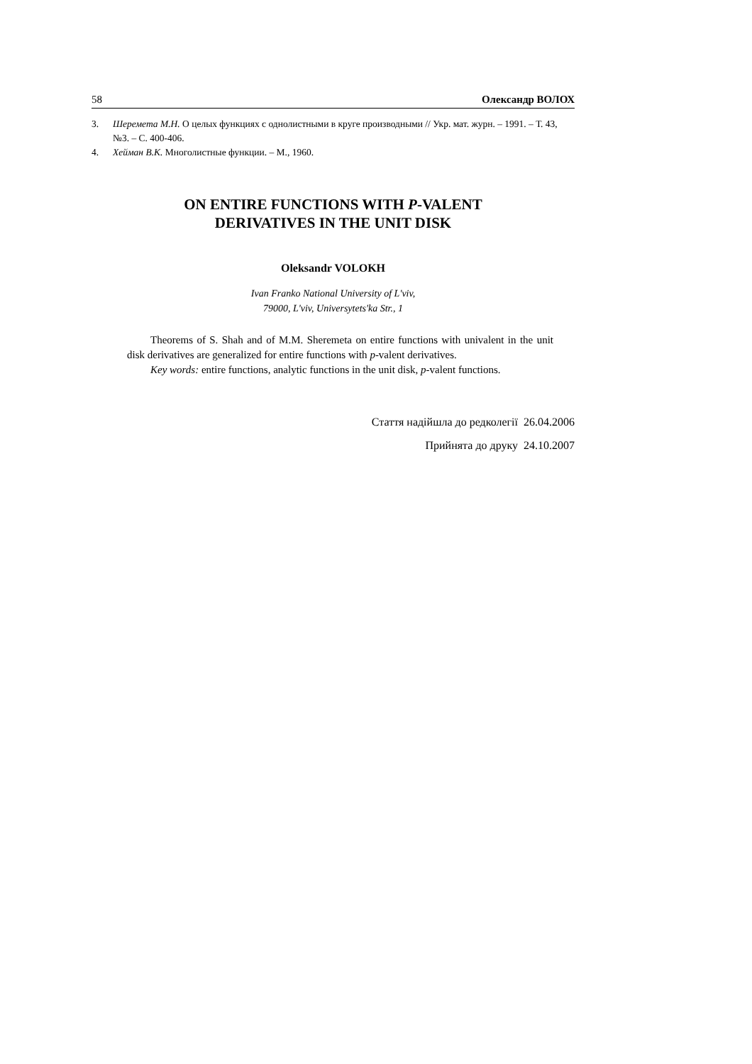58 Олександр ВОЛОХ
3. Шеремета М.Н. О целых функциях с однолистными в круге производными // Укр. мат. журн. – 1991. – Т. 43, №3. – С. 400-406.
4. Хейман В.К. Многолистные функции. – М., 1960.
ON ENTIRE FUNCTIONS WITH P-VALENT
DERIVATIVES IN THE UNIT DISK
Oleksandr VOLOKH
Ivan Franko National University of L'viv,
79000, L'viv, Universytets'ka Str., 1
Theorems of S. Shah and of M.M. Sheremeta on entire functions with univalent in the unit disk derivatives are generalized for entire functions with p-valent derivatives.
Key words: entire functions, analytic functions in the unit disk, p-valent functions.
Стаття надійшла до редколегії 26.04.2006
Прийнята до друку 24.10.2007